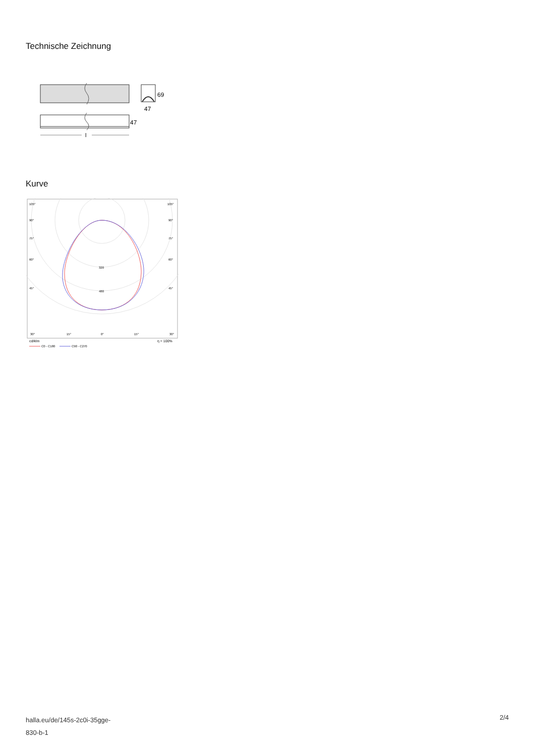Technische Zeichnung
69
47
47
l
Kurve
105°
105°
90°
90°
75°
75°
60°
60°
45°
45°
320
480
30°
15°
0°
15°
30°
cd/klm
η = 100%
C0 - C180
C90 - C270
halla.eu/de/145s-2c0i-35gge-
830-b-1
2/4